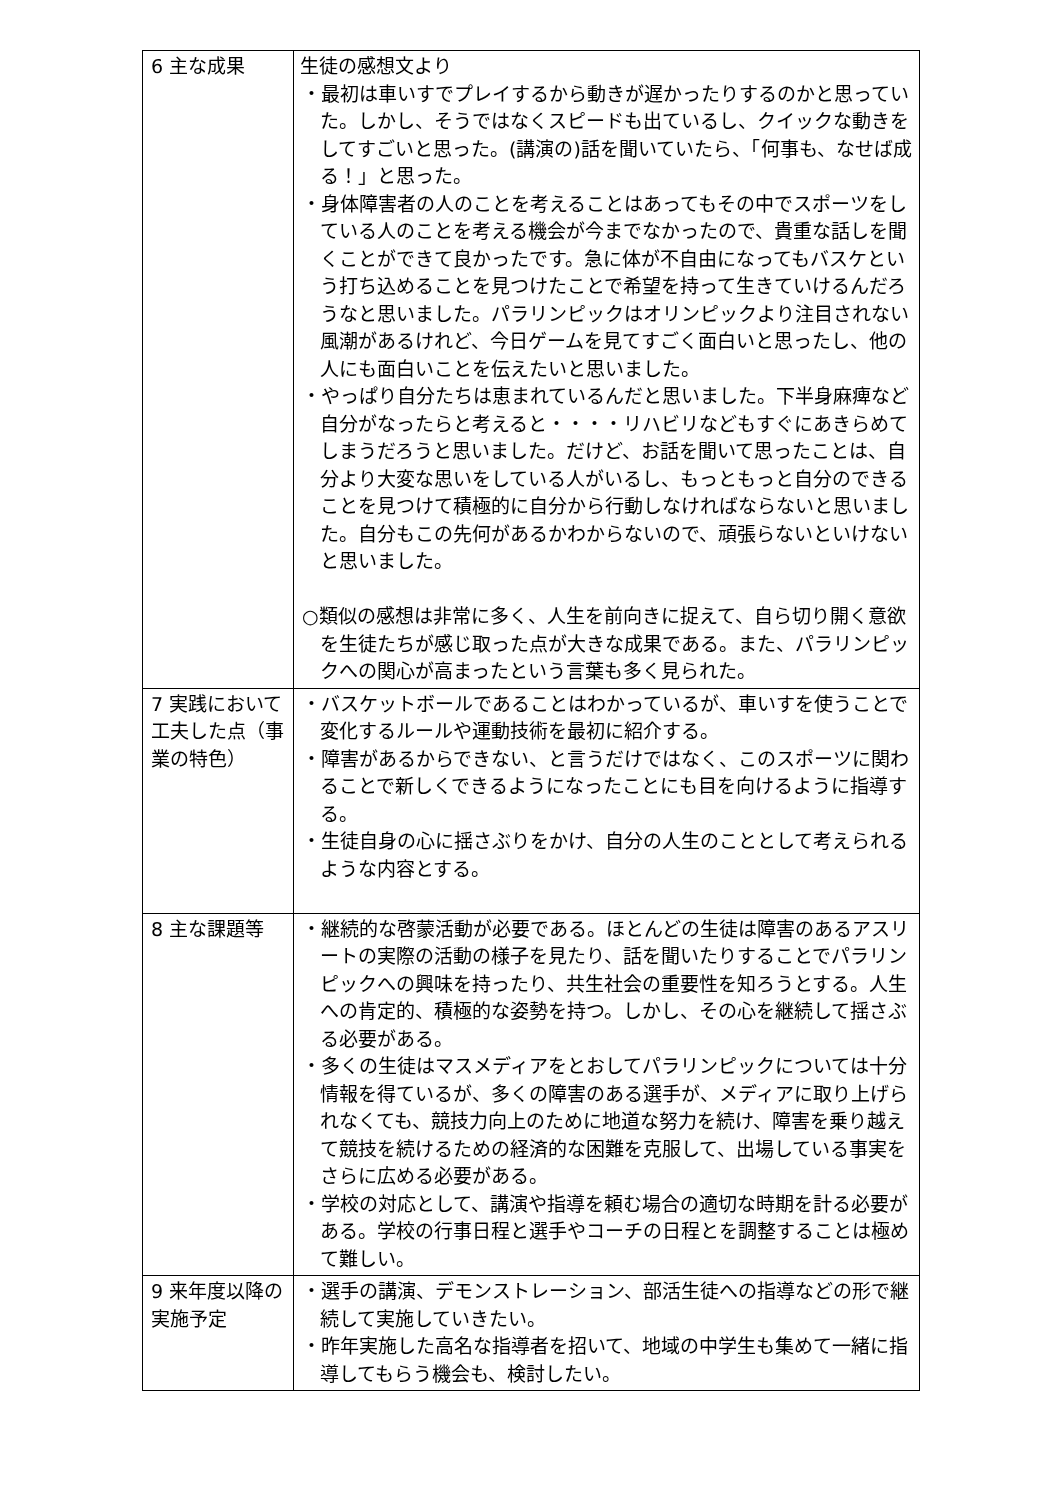| 6 主な成果 | 生徒の感想文より ・最初は車いすでプレイするから動きが遅かったりするのかと思っていた。しかし、そうではなくスピードも出ているし、クイックな動きをしてすごいと思った。(講演の)話を聞いていたら、「何事も、なせば成る！」と思った。 ・身体障害者の人のことを考えることはあってもその中でスポーツをしている人のことを考える機会が今までなかったので、貴重な話しを聞くことができて良かったです。急に体が不自由になってもバスケという打ち込めることを見つけたことで希望を持って生きていけるんだろうなと思いました。パラリンピックはオリンピックより注目されない風潮があるけれど、今日ゲームを見てすごく面白いと思ったし、他の人にも面白いことを伝えたいと思いました。 ・やっぱり自分たちは恵まれているんだと思いました。下半身麻痺など自分がなったらと考えると・・・・リハビリなどもすぐにあきらめてしまうだろうと思いました。だけど、お話を聞いて思ったことは、自分より大変な思いをしている人がいるし、もっともっと自分のできることを見つけて積極的に自分から行動しなければならないと思いました。自分もこの先何があるかわからないので、頑張らないといけないと思いました。 ○類似の感想は非常に多く、人生を前向きに捉えて、自ら切り開く意欲を生徒たちが感じ取った点が大きな成果である。また、パラリンピックへの関心が高まったという言葉も多く見られた。 |
| 7 実践において工夫した点（事業の特色） | ・バスケットボールであることはわかっているが、車いすを使うことで変化するルールや運動技術を最初に紹介する。 ・障害があるからできない、と言うだけではなく、このスポーツに関わることで新しくできるようになったことにも目を向けるように指導する。 ・生徒自身の心に揺さぶりをかけ、自分の人生のこととして考えられるような内容とする。 |
| 8 主な課題等 | ・継続的な啓蒙活動が必要である。ほとんどの生徒は障害のあるアスリートの実際の活動の様子を見たり、話を聞いたりすることでパラリンピックへの興味を持ったり、共生社会の重要性を知ろうとする。人生への肯定的、積極的な姿勢を持つ。しかし、その心を継続して揺さぶる必要がある。 ・多くの生徒はマスメディアをとおしてパラリンピックについては十分情報を得ているが、多くの障害のある選手が、メディアに取り上げられなくても、競技力向上のために地道な努力を続け、障害を乗り越えて競技を続けるための経済的な困難を克服して、出場している事実をさらに広める必要がある。 ・学校の対応として、講演や指導を頼む場合の適切な時期を計る必要がある。学校の行事日程と選手やコーチの日程とを調整することは極めて難しい。 |
| 9 来年度以降の実施予定 | ・選手の講演、デモンストレーション、部活生徒への指導などの形で継続して実施していきたい。 ・昨年実施した高名な指導者を招いて、地域の中学生も集めて一緒に指導してもらう機会も、検討したい。 |